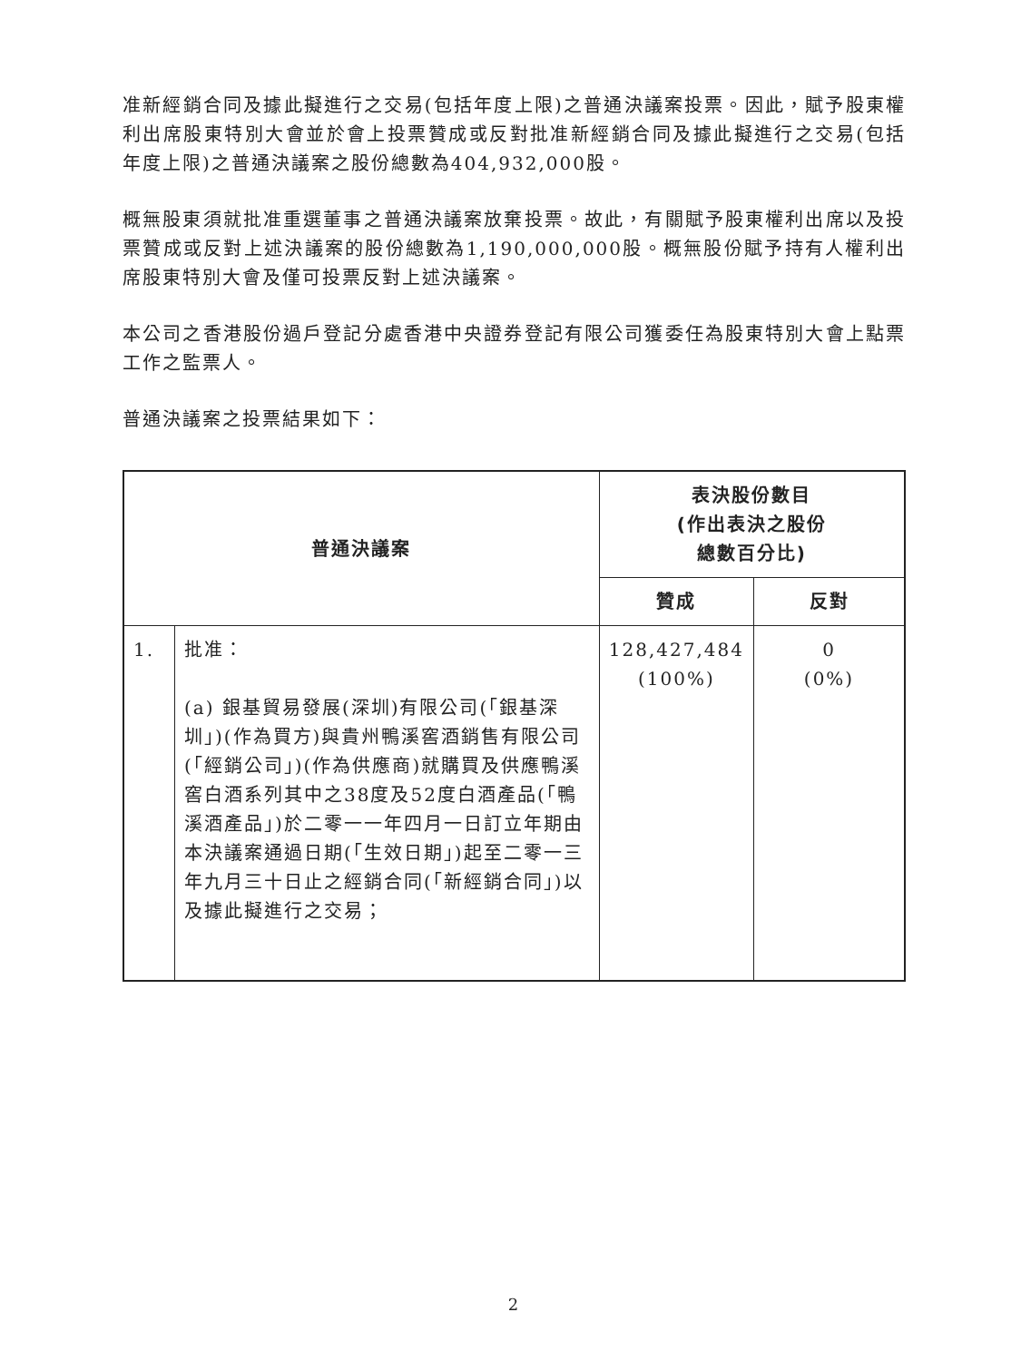准新經銷合同及據此擬進行之交易(包括年度上限)之普通決議案投票。因此，賦予股東權利出席股東特別大會並於會上投票贊成或反對批准新經銷合同及據此擬進行之交易(包括年度上限)之普通決議案之股份總數為404,932,000股。
概無股東須就批准重選董事之普通決議案放棄投票。故此，有關賦予股東權利出席以及投票贊成或反對上述決議案的股份總數為1,190,000,000股。概無股份賦予持有人權利出席股東特別大會及僅可投票反對上述決議案。
本公司之香港股份過戶登記分處香港中央證券登記有限公司獲委任為股東特別大會上點票工作之監票人。
普通決議案之投票結果如下：
| 普通決議案 | | 表決股份數目 (作出表決之股份 總數百分比) | |
| --- | --- | --- | --- |
| | | 贊成 | 反對 |
| 1. | 批准： (a) 銀基貿易發展(深圳)有限公司(「銀基深圳」)(作為買方)與貴州鴨溪窖酒銷售有限公司(「經銷公司」)(作為供應商)就購買及供應鴨溪窖白酒系列其中之38度及52度白酒產品(「鴨溪酒產品」)於二零一一年四月一日訂立年期由本決議案通過日期(「生效日期」)起至二零一三年九月三十日止之經銷合同(「新經銷合同」)以及據此擬進行之交易； | 128,427,484 (100%) | 0 (0%) |
2